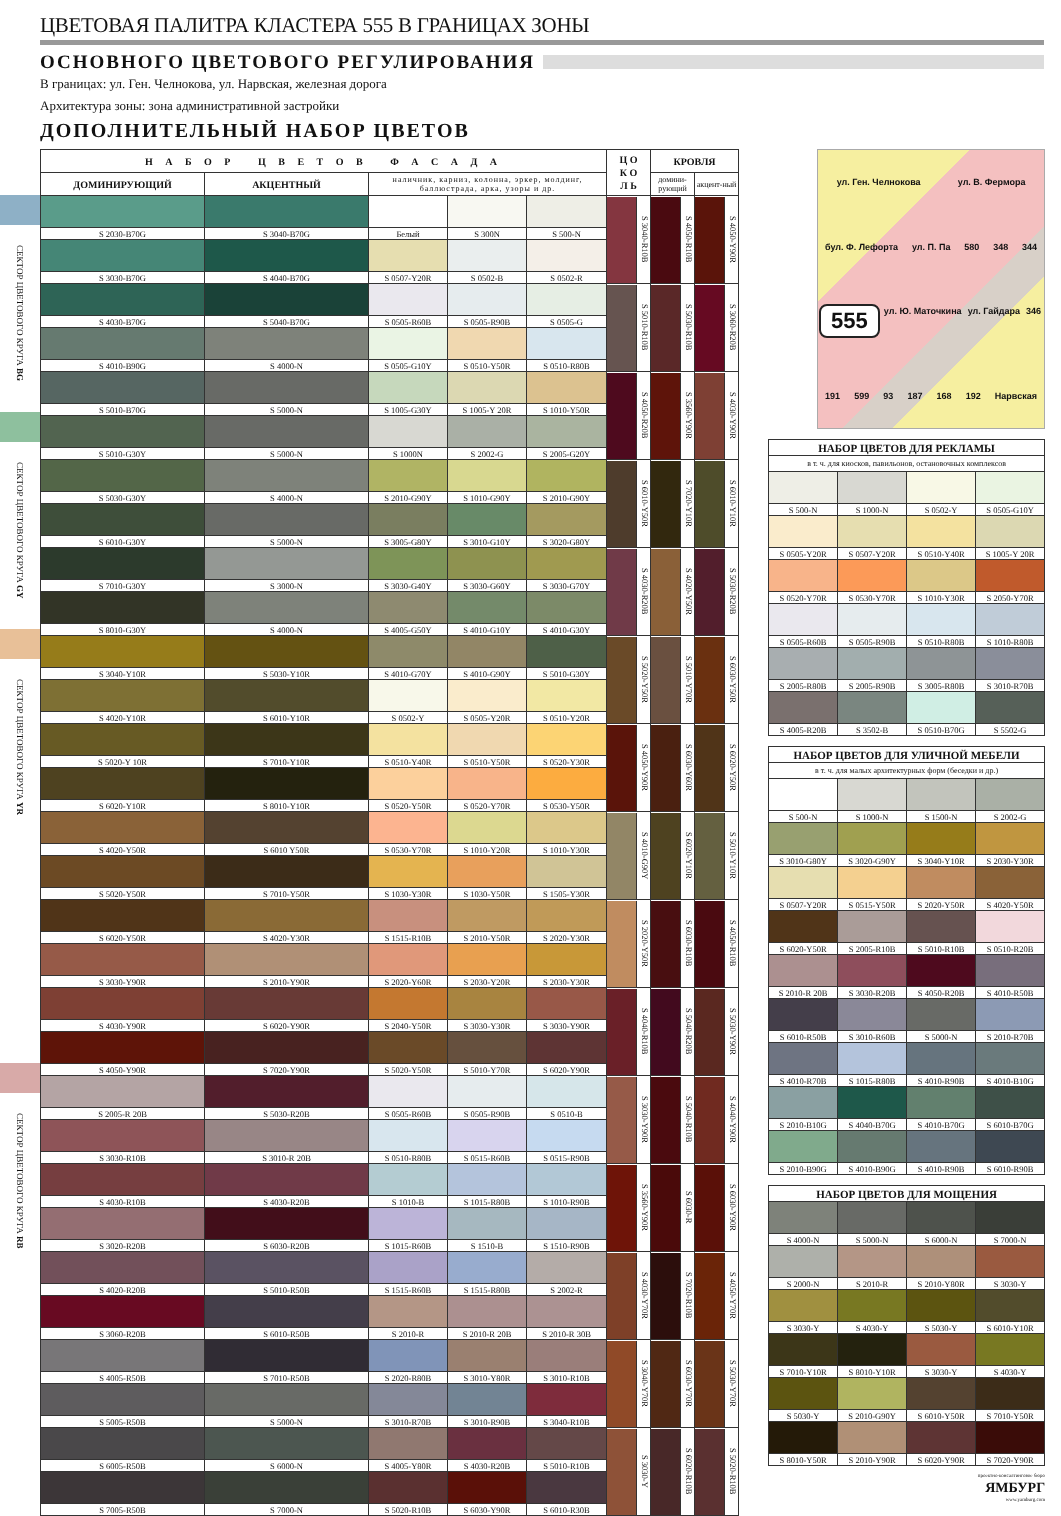ЦВЕТОВАЯ ПАЛИТРА КЛАСТЕРА 555 В ГРАНИЦАХ ЗОНЫ
ОСНОВНОГО ЦВЕТОВОГО РЕГУЛИРОВАНИЯ
В границах: ул. Ген. Челнокова, ул. Нарвская, железная дорога
Архитектура зоны: зона административной застройки
ДОПОЛНИТЕЛЬНЫЙ НАБОР ЦВЕТОВ
СЕКТОР ЦВЕТОВОГО КРУГА BG
СЕКТОР ЦВЕТОВОГО КРУГА GY
СЕКТОР ЦВЕТОВОГО КРУГА YR
СЕКТОР ЦВЕТОВОГО КРУГА RB
| Н А Б О Р Ц В Е Т О В Ф А С А Д А | | | | | Ц О К О Л Ь | КРОВЛЯ | |
| --- | --- | --- | --- | --- | --- | --- | --- |
| ДОМИНИРУЮЩИЙ | АКЦЕНТНЫЙ | наличник, карниз, колонна, эркер, молдинг, баллюстрада, арка, узоры и др. | | | | домини-рующий | акцент-ный |
| S 2030-B70G | S 3040-B70G | Белый | S 300N | S 500-N | S 3040-R10B | S 4050-R10B | S 4050-Y90R |
| S 3030-B70G | S 4040-B70G | S 0507-Y20R | S 0502-B | S 0502-R | | | |
| S 4030-B70G | S 5040-B70G | S 0505-R60B | S 0505-R90B | S 0505-G | S 5010-R10B | S 5030-R10B | S 3060-R20B |
| S 4010-B90G | S 4000-N | S 0505-G10Y | S 0510-Y50R | S 0510-R80B | | | |
| S 5010-B70G | S 5000-N | S 1005-G30Y | S 1005-Y 20R | S 1010-Y50R | S 4050-R20B | S 3560-Y90R | S 4030-Y90R |
| S 5010-G30Y | S 5000-N | S 1000N | S 2002-G | S 2005-G20Y | | | |
| S 5030-G30Y | S 4000-N | S 2010-G90Y | S 1010-G90Y | S 2010-G90Y | S 6010-Y50R | S 7020-Y10R | S 6010-Y10R |
| S 6010-G30Y | S 5000-N | S 3005-G80Y | S 3010-G10Y | S 3020-G80Y | | | |
| S 7010-G30Y | S 3000-N | S 3030-G40Y | S 3030-G60Y | S 3030-G70Y | S 4030-R20B | S 4020-Y50R | S 5030-R20B |
| S 8010-G30Y | S 4000-N | S 4005-G50Y | S 4010-G10Y | S 4010-G30Y | | | |
| S 3040-Y10R | S 5030-Y10R | S 4010-G70Y | S 4010-G90Y | S 5010-G30Y | S 5020-Y50R | S 5010-Y70R | S 6030-Y50R |
| S 4020-Y10R | S 6010-Y10R | S 0502-Y | S 0505-Y20R | S 0510-Y20R | | | |
| S 5020-Y 10R | S 7010-Y10R | S 0510-Y40R | S 0510-Y50R | S 0520-Y30R | S 4050-Y90R | S 6030-Y60R | S 6020-Y50R |
| S 6020-Y10R | S 8010-Y10R | S 0520-Y50R | S 0520-Y70R | S 0530-Y50R | | | |
| S 4020-Y50R | S 6010 Y50R | S 0530-Y70R | S 1010-Y20R | S 1010-Y30R | S 4010-G90Y | S 6020-Y10R | S 5010-Y10R |
| S 5020-Y50R | S 7010-Y50R | S 1030-Y30R | S 1030-Y50R | S 1505-Y30R | | | |
| S 6020-Y50R | S 4020-Y30R | S 1515-R10B | S 2010-Y50R | S 2020-Y30R | S 2020-Y50R | S 6030-R10B | S 4050-R10B |
| S 3030-Y90R | S 2010-Y90R | S 2020-Y60R | S 2030-Y20R | S 2030-Y30R | | | |
| S 4030-Y90R | S 6020-Y90R | S 2040-Y50R | S 3030-Y30R | S 3030-Y90R | S 4040-R10B | S 5040-R20B | S 5030-Y90R |
| S 4050-Y90R | S 7020-Y90R | S 5020-Y50R | S 5010-Y70R | S 6020-Y90R | | | |
| S 2005-R 20B | S 5030-R20B | S 0505-R60B | S 0505-R90B | S 0510-B | S 3030-Y90R | S 5040-R10B | S 4040-Y90R |
| S 3030-R10B | S 3010-R 20B | S 0510-R80B | S 0515-R60B | S 0515-R90B | | | |
| S 4030-R10B | S 4030-R20B | S 1010-B | S 1015-R80B | S 1010-R90B | S 3560-Y90R | S 6030-R | S 6030-Y90R |
| S 3020-R20B | S 6030-R20B | S 1015-R60B | S 1510-B | S 1510-R90B | | | |
| S 4020-R20B | S 5010-R50B | S 1515-R60B | S 1515-R80B | S 2002-R | S 4030-Y70R | S 7020-R10B | S 4050-Y70R |
| S 3060-R20B | S 6010-R50B | S 2010-R | S 2010-R 20B | S 2010-R 30B | | | |
| S 4005-R50B | S 7010-R50B | S 2020-R80B | S 3010-Y80R | S 3010-R10B | S 3040-Y70R | S 6030-Y70R | S 5030-Y70R |
| S 5005-R50B | S 5000-N | S 3010-R70B | S 3010-R90B | S 3040-R10B | | | |
| S 6005-R50B | S 6000-N | S 4005-Y80R | S 4030-R20B | S 5010-R10B | S 3030-Y | S 6020-R10B | S 5020-R10B |
| S 7005-R50B | S 7000-N | S 5020-R10B | S 6030-Y90R | S 6010-R30B | | | |
ул. Ген. Челнокова ул. В. Фермора бул. Ф. Лефорта ул. П. Па 580 348 344 555 ул. Ю. Маточкина ул. Гайдара 346 191 599 93 187 168 192 Нарвская
| НАБОР ЦВЕТОВ ДЛЯ РЕКЛАМЫ | | | |
| --- | --- | --- | --- |
| в т. ч. для киосков, павильонов, остановочных комплексов | | | |
| S 500-N | S 1000-N | S 0502-Y | S 0505-G10Y |
| S 0505-Y20R | S 0507-Y20R | S 0510-Y40R | S 1005-Y 20R |
| S 0520-Y70R | S 0530-Y70R | S 1010-Y30R | S 2050-Y70R |
| S 0505-R60B | S 0505-R90B | S 0510-R80B | S 1010-R80B |
| S 2005-R80B | S 2005-R90B | S 3005-R80B | S 3010-R70B |
| S 4005-R20B | S 3502-B | S 0510-B70G | S 5502-G |
| НАБОР ЦВЕТОВ ДЛЯ УЛИЧНОЙ МЕБЕЛИ | | | |
| --- | --- | --- | --- |
| в т. ч. для малых архитектурных форм (беседки и др.) | | | |
| S 500-N | S 1000-N | S 1500-N | S 2002-G |
| S 3010-G80Y | S 3020-G90Y | S 3040-Y10R | S 2030-Y30R |
| S 0507-Y20R | S 0515-Y50R | S 2020-Y50R | S 4020-Y50R |
| S 6020-Y50R | S 2005-R10B | S 5010-R10B | S 0510-R20B |
| S 2010-R 20B | S 3030-R20B | S 4050-R20B | S 4010-R50B |
| S 6010-R50B | S 3010-R60B | S 5000-N | S 2010-R70B |
| S 4010-R70B | S 1015-R80B | S 4010-R90B | S 4010-B10G |
| S 2010-B10G | S 4040-B70G | S 4010-B70G | S 6010-B70G |
| S 2010-B90G | S 4010-B90G | S 4010-R90B | S 6010-R90B |
| НАБОР ЦВЕТОВ ДЛЯ МОЩЕНИЯ | | | |
| --- | --- | --- | --- |
| S 4000-N | S 5000-N | S 6000-N | S 7000-N |
| S 2000-N | S 2010-R | S 2010-Y80R | S 3030-Y |
| S 3030-Y | S 4030-Y | S 5030-Y | S 6010-Y10R |
| S 7010-Y10R | S 8010-Y10R | S 3030-Y | S 4030-Y |
| S 5030-Y | S 2010-G90Y | S 6010-Y50R | S 7010-Y50R |
| S 8010-Y50R | S 2010-Y90R | S 6020-Y90R | S 7020-Y90R |
проектно-консалтинговое бюро
ЯМБУРГ
www.yamburg.com